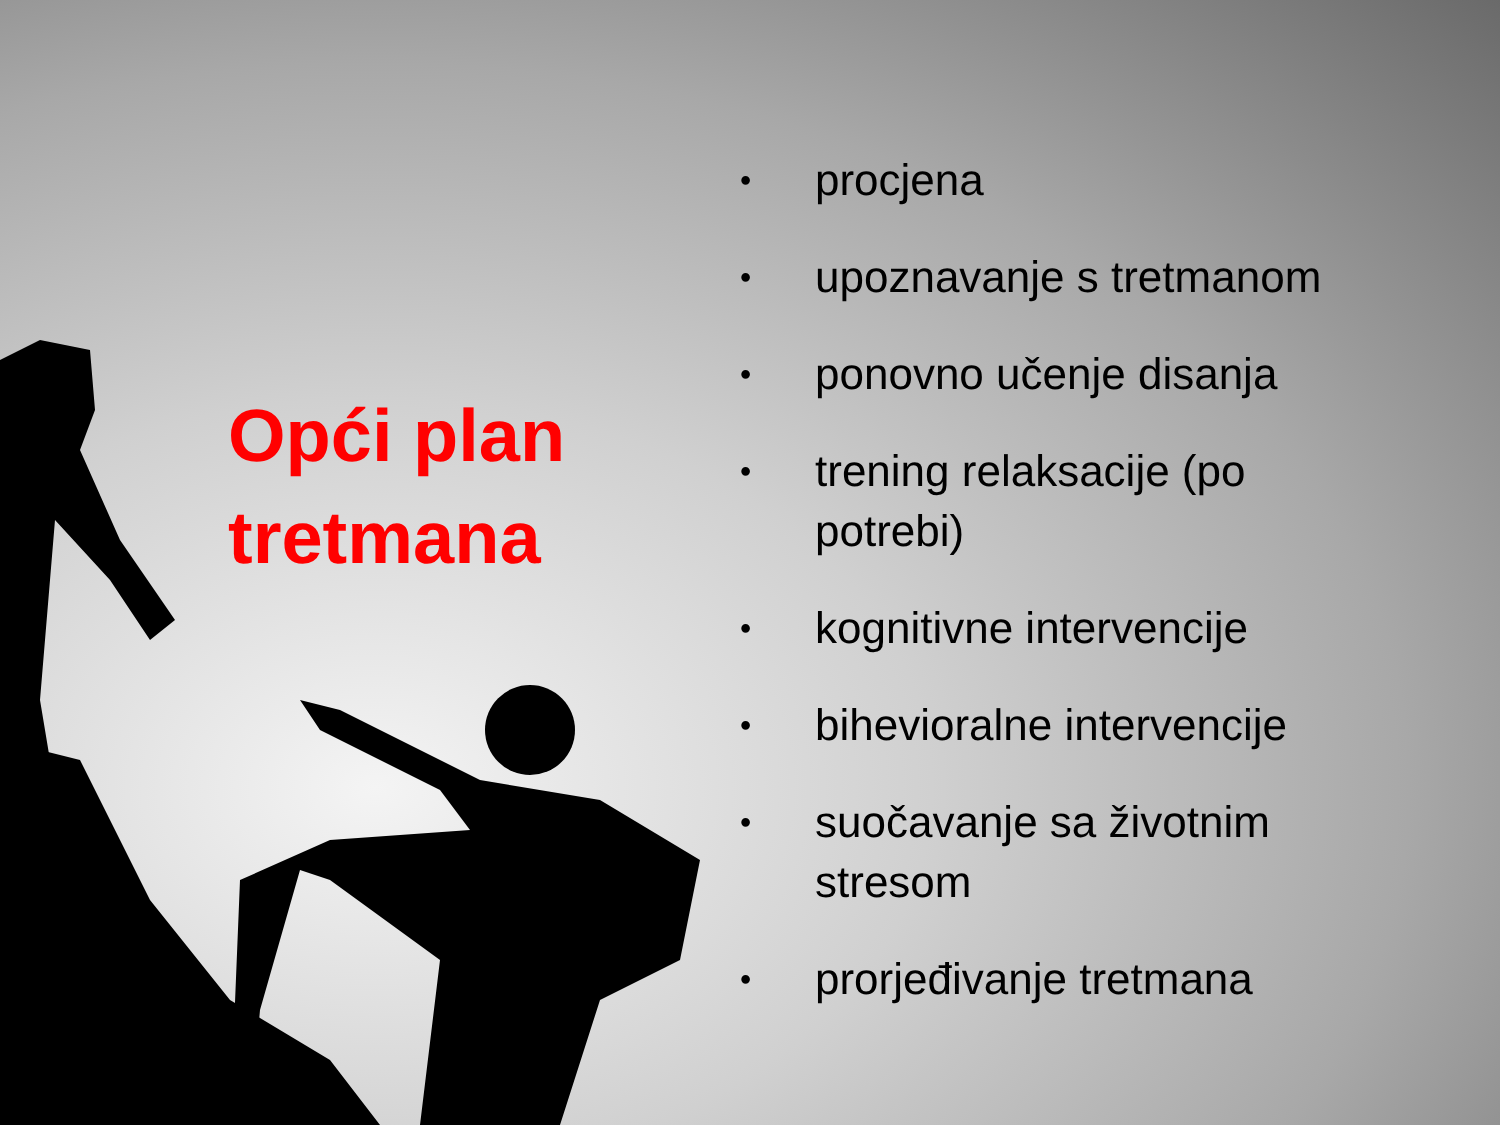Opći plan
tretmana
• procjena
• upoznavanje s tretmanom
• ponovno učenje disanja
• trening relaksacije (po potrebi)
• kognitivne intervencije
• bihevioralne intervencije
• suočavanje sa životnim stresom
• prorjeđivanje tretmana